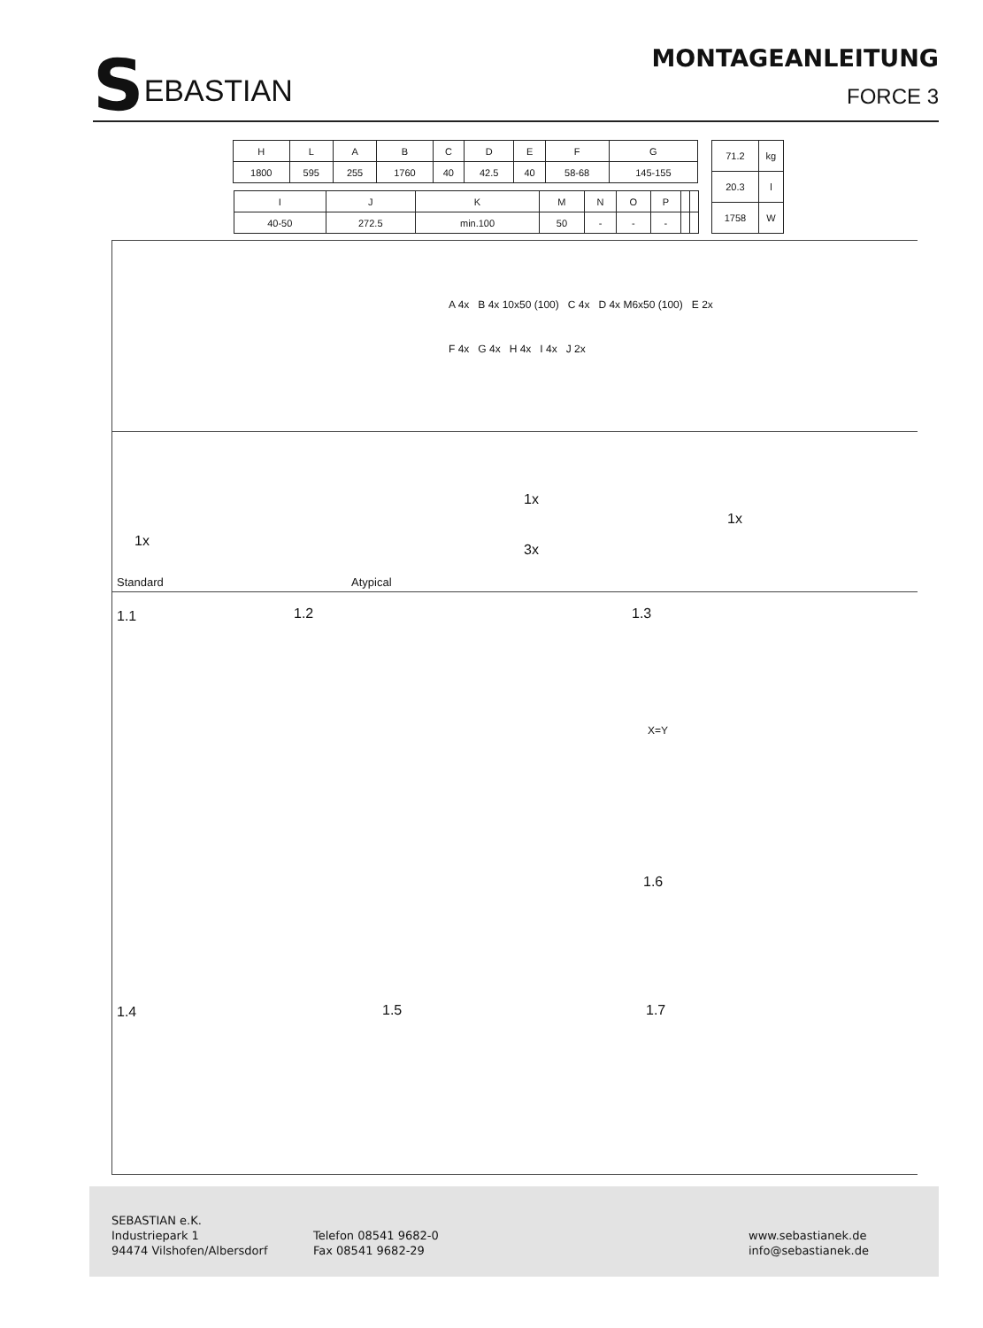SEBASTIAN
MONTAGEANLEITUNG
FORCE 3
| H | L | A | B | C | D | E | F | G |
| 1800 | 595 | 255 | 1760 | 40 | 42.5 | 40 | 58-68 | 145-155 |
| I | J | K | M | N | O | P | | |
| 40-50 | 272.5 | min.100 | 50 | - | - | - | | |
| 71.2 | kg |
| 20.3 | l |
| 1758 | W |
A 4x B 4x 10x50 (100) C 4x D 4x M6x50 (100) E 2x
F 4x G 4x H 4x I 4x J 2x
Standard Atypical
1x
1x
3x
1x
1.1 1.2 1.3
1.6
1.4 1.5 1.7
X=Y
SEBASTIAN e.K.
Industriepark 1
94474 Vilshofen/Albersdorf
Telefon 08541 9682-0
Fax 08541 9682-29
www.sebastianek.de
info@sebastianek.de